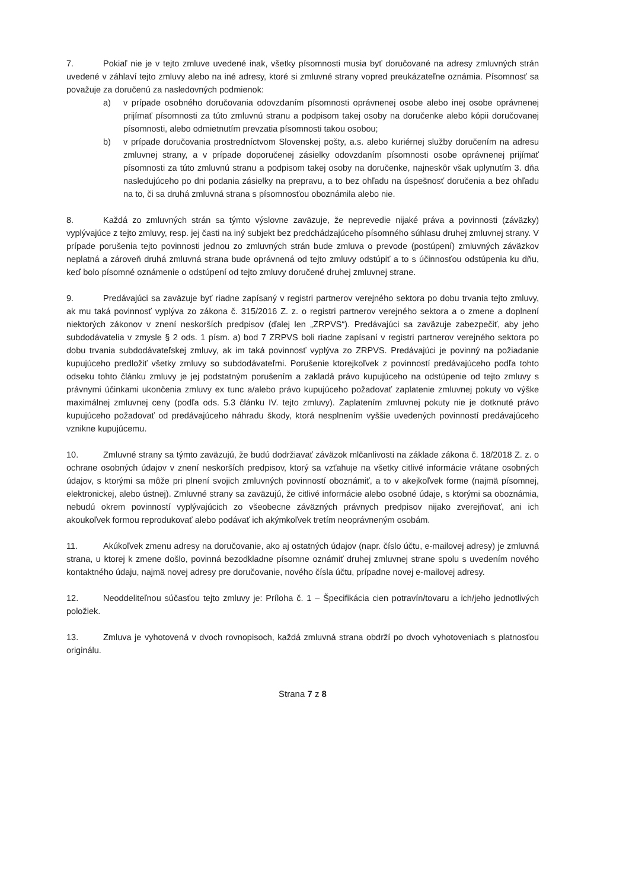7. Pokiaľ nie je v tejto zmluve uvedené inak, všetky písomnosti musia byť doručované na adresy zmluvných strán uvedené v záhlaví tejto zmluvy alebo na iné adresy, ktoré si zmluvné strany vopred preukázateľne oznámia. Písomnosť sa považuje za doručenú za nasledovných podmienok:
a) v prípade osobného doručovania odovzdaním písomnosti oprávnenej osobe alebo inej osobe oprávnenej prijímať písomnosti za túto zmluvnú stranu a podpisom takej osoby na doručenke alebo kópii doručovanej písomnosti, alebo odmietnutím prevzatia písomnosti takou osobou;
b) v prípade doručovania prostredníctvom Slovenskej pošty, a.s. alebo kuriérnej služby doručením na adresu zmluvnej strany, a v prípade doporučenej zásielky odovzdaním písomnosti osobe oprávnenej prijímať písomnosti za túto zmluvnú stranu a podpisom takej osoby na doručenke, najneskôr však uplynutím 3. dňa nasledujúceho po dni podania zásielky na prepravu, a to bez ohľadu na úspešnosť doručenia a bez ohľadu na to, či sa druhá zmluvná strana s písomnosťou oboznámila alebo nie.
8. Každá zo zmluvných strán sa týmto výslovne zaväzuje, že neprevedie nijaké práva a povinnosti (záväzky) vyplývajúce z tejto zmluvy, resp. jej časti na iný subjekt bez predchádzajúceho písomného súhlasu druhej zmluvnej strany. V prípade porušenia tejto povinnosti jednou zo zmluvných strán bude zmluva o prevode (postúpení) zmluvných záväzkov neplatná a zároveň druhá zmluvná strana bude oprávnená od tejto zmluvy odstúpiť a to s účinnosťou odstúpenia ku dňu, keď bolo písomné oznámenie o odstúpení od tejto zmluvy doručené druhej zmluvnej strane.
9. Predávajúci sa zaväzuje byť riadne zapísaný v registri partnerov verejného sektora po dobu trvania tejto zmluvy, ak mu taká povinnosť vyplýva zo zákona č. 315/2016 Z. z. o registri partnerov verejného sektora a o zmene a doplnení niektorých zákonov v znení neskorších predpisov (ďalej len „ZRPVS“). Predávajúci sa zaväzuje zabezpečiť, aby jeho subdodávatelia v zmysle § 2 ods. 1 písm. a) bod 7 ZRPVS boli riadne zapísaní v registri partnerov verejného sektora po dobu trvania subdodávateľskej zmluvy, ak im taká povinnosť vyplýva zo ZRPVS. Predávajúci je povinný na požiadanie kupujúceho predložiť všetky zmluvy so subdodávateľmi. Porušenie ktorejkoľvek z povinností predávajúceho podľa tohto odseku tohto článku zmluvy je jej podstatným porušením a zakladá právo kupujúceho na odstúpenie od tejto zmluvy s právnymi účinkami ukončenia zmluvy ex tunc a/alebo právo kupujúceho požadovať zaplatenie zmluvnej pokuty vo výške maximálnej zmluvnej ceny (podľa ods. 5.3 článku IV. tejto zmluvy). Zaplatením zmluvnej pokuty nie je dotknuté právo kupujúceho požadovať od predávajúceho náhradu škody, ktorá nesplnením vyššie uvedených povinností predávajúceho vznikne kupujúcemu.
10. Zmluvné strany sa týmto zaväzujú, že budú dodržiavať záväzok mlčanlivosti na základe zákona č. 18/2018 Z. z. o ochrane osobných údajov v znení neskorších predpisov, ktorý sa vzťahuje na všetky citlivé informácie vrátane osobných údajov, s ktorými sa môže pri plnení svojich zmluvných povinností oboznámiť, a to v akejkoľvek forme (najmä písomnej, elektronickej, alebo ústnej). Zmluvné strany sa zaväzujú, že citlivé informácie alebo osobné údaje, s ktorými sa oboznámia, nebudú okrem povinností vyplývajúcich zo všeobecne záväzných právnych predpisov nijako zverejňovať, ani ich akoukoľvek formou reprodukovať alebo podávať ich akýmkoľvek tretím neoprávneným osobám.
11. Akúkoľvek zmenu adresy na doručovanie, ako aj ostatných údajov (napr. číslo účtu, e-mailovej adresy) je zmluvná strana, u ktorej k zmene došlo, povinná bezodkladne písomne oznámiť druhej zmluvnej strane spolu s uvedením nového kontaktného údaju, najmä novej adresy pre doručovanie, nového čísla účtu, prípadne novej e-mailovej adresy.
12. Neoddeliteľnou súčasťou tejto zmluvy je: Príloha č. 1 – Špecifikácia cien potravín/tovaru a ich/jeho jednotlivých položiek.
13. Zmluva je vyhotovená v dvoch rovnopisoch, každá zmluvná strana obdrží po dvoch vyhotoveniach s platnosťou originálu.
Strana 7 z 8